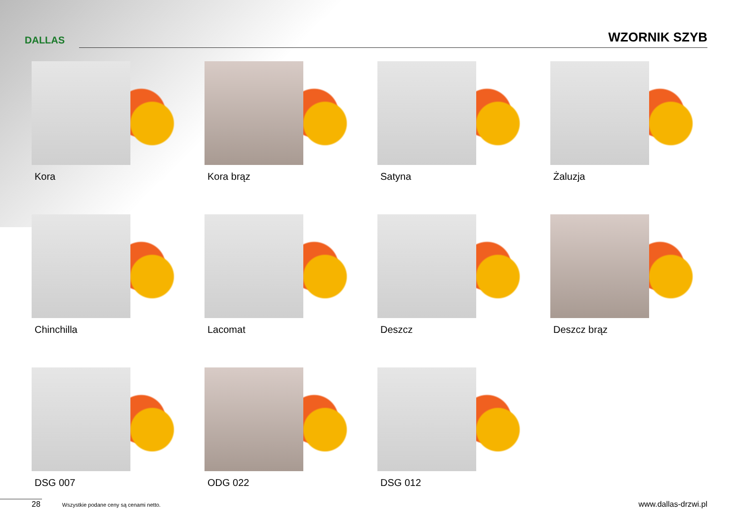DALLAS WZORNIK SZYB
Kora
Kora brąz
Satyna
Żaluzja
Chinchilla
Lacomat
Deszcz
Deszcz brąz
DSG 007
ODG 022
DSG 012
28 Wszystkie podane ceny są cenami netto. www.dallas-drzwi.pl